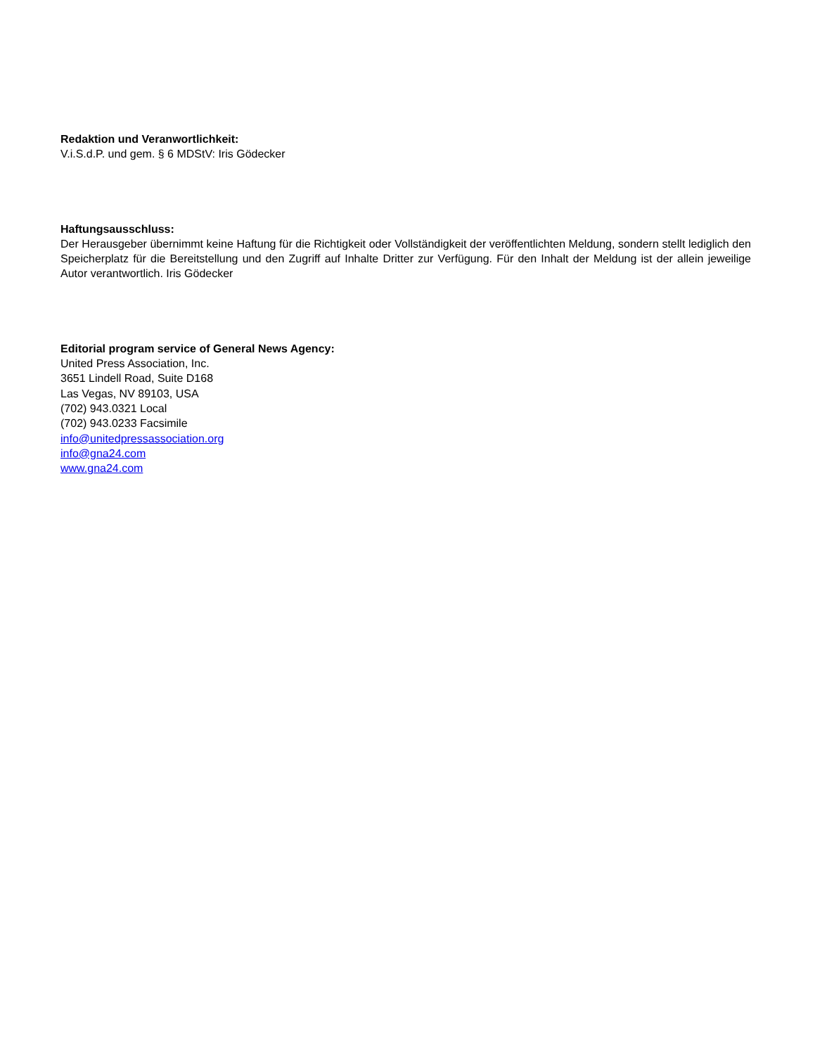Redaktion und Veranwortlichkeit:
V.i.S.d.P. und gem. § 6 MDStV: Iris Gödecker
Haftungsausschluss:
Der Herausgeber übernimmt keine Haftung für die Richtigkeit oder Vollständigkeit der veröffentlichten Meldung, sondern stellt lediglich den Speicherplatz für die Bereitstellung und den Zugriff auf Inhalte Dritter zur Verfügung. Für den Inhalt der Meldung ist der allein jeweilige Autor verantwortlich. Iris Gödecker
Editorial program service of General News Agency:
United Press Association, Inc.
3651 Lindell Road, Suite D168
Las Vegas, NV 89103, USA
(702) 943.0321 Local
(702) 943.0233 Facsimile
info@unitedpressassociation.org
info@gna24.com
www.gna24.com